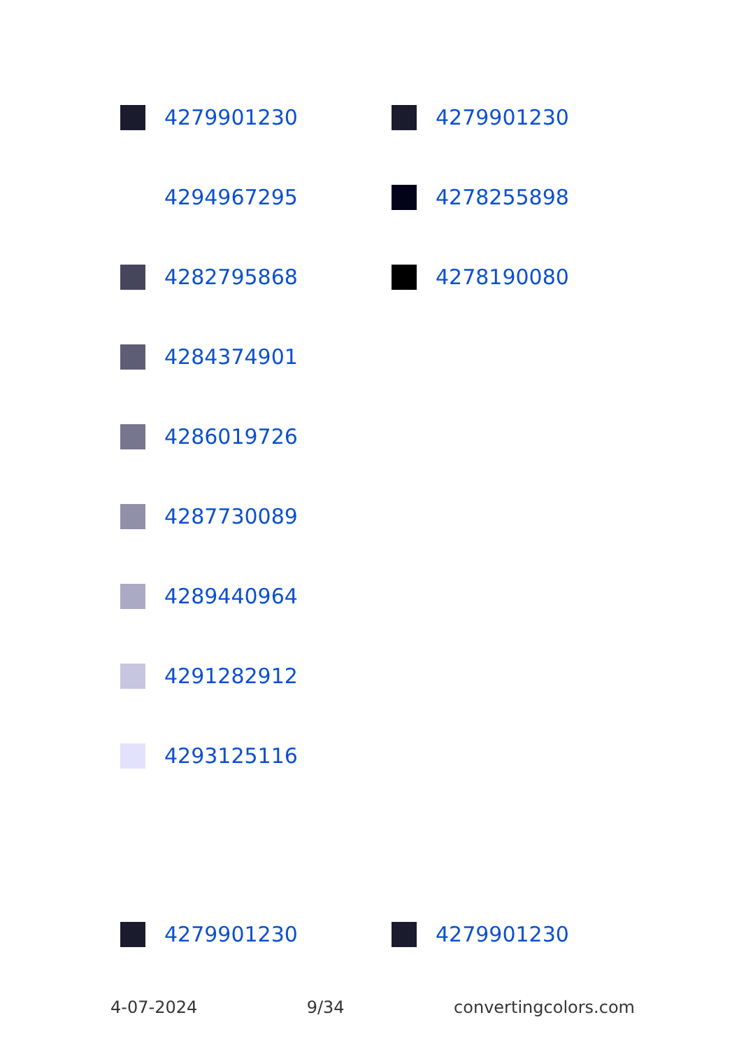4279901230
4294967295
4282795868
4284374901
4286019726
4287730089
4289440964
4291282912
4293125116
4279901230
4278255898
4278190080
4279901230 4279901230
4-07-2024 9/34 convertingcolors.com